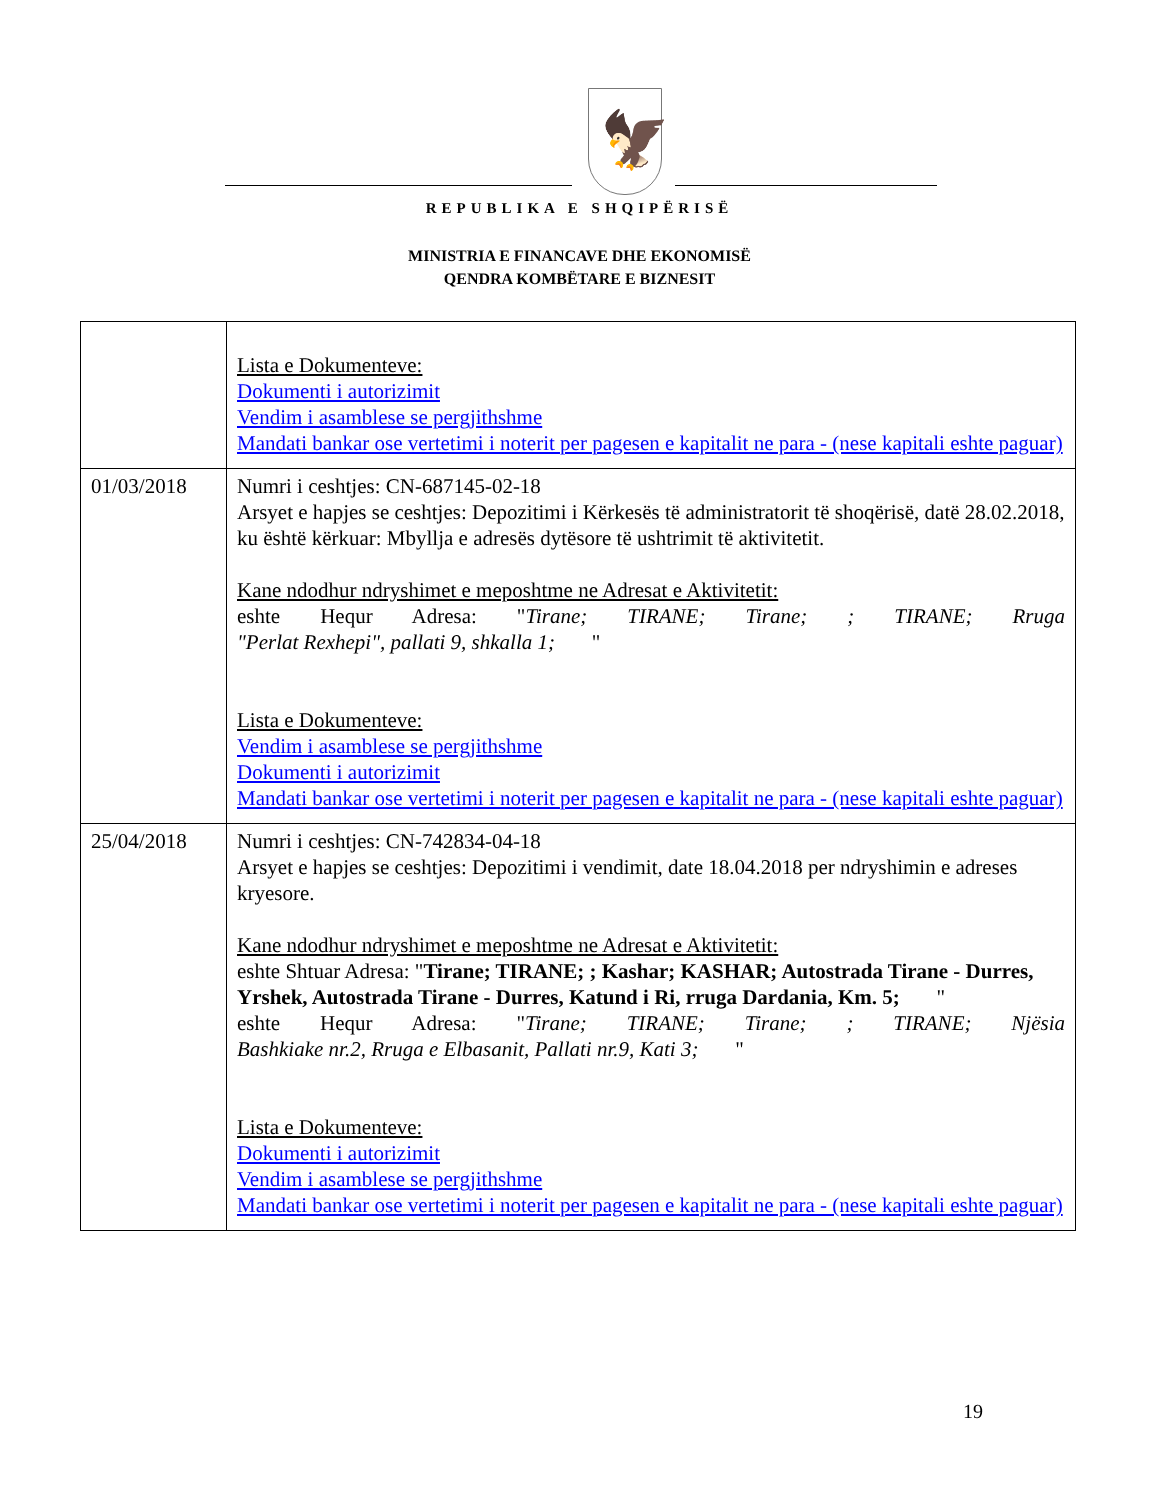🦅
REPUBLIKA E SHQIPËRISË
MINISTRIA E FINANCAVE DHE EKONOMISË
QENDRA KOMBËTARE E BIZNESIT
| | Lista e Dokumenteve: Dokumenti i autorizimit Vendim i asamblese se pergjithshme Mandati bankar ose vertetimi i noterit per pagesen e kapitalit ne para - (nese kapitali eshte paguar) |
| 01/03/2018 | Numri i ceshtjes: CN-687145-02-18 Arsyet e hapjes se ceshtjes: Depozitimi i Kërkesës të administratorit të shoqërisë, datë 28.02.2018, ku është kërkuar: Mbyllja e adresës dytësore të ushtrimit të aktivitetit. Kane ndodhur ndryshimet e meposhtme ne Adresat e Aktivitetit: eshte Hequr Adresa: " Tirane; TIRANE; Tirane; ; TIRANE; Rruga "Perlat Rexhepi", pallati 9, shkalla 1; " Lista e Dokumenteve: Vendim i asamblese se pergjithshme Dokumenti i autorizimit Mandati bankar ose vertetimi i noterit per pagesen e kapitalit ne para - (nese kapitali eshte paguar) |
| 25/04/2018 | Numri i ceshtjes: CN-742834-04-18 Arsyet e hapjes se ceshtjes: Depozitimi i vendimit, date 18.04.2018 per ndryshimin e adreses kryesore. Kane ndodhur ndryshimet e meposhtme ne Adresat e Aktivitetit: eshte Shtuar Adresa: " Tirane; TIRANE; ; Kashar; KASHAR; Autostrada Tirane - Durres, Yrshek, Autostrada Tirane - Durres, Katund i Ri, rruga Dardania, Km. 5; " eshte Hequr Adresa: " Tirane; TIRANE; Tirane; ; TIRANE; Njësia Bashkiake nr.2, Rruga e Elbasanit, Pallati nr.9, Kati 3; " Lista e Dokumenteve: Dokumenti i autorizimit Vendim i asamblese se pergjithshme Mandati bankar ose vertetimi i noterit per pagesen e kapitalit ne para - (nese kapitali eshte paguar) |
19